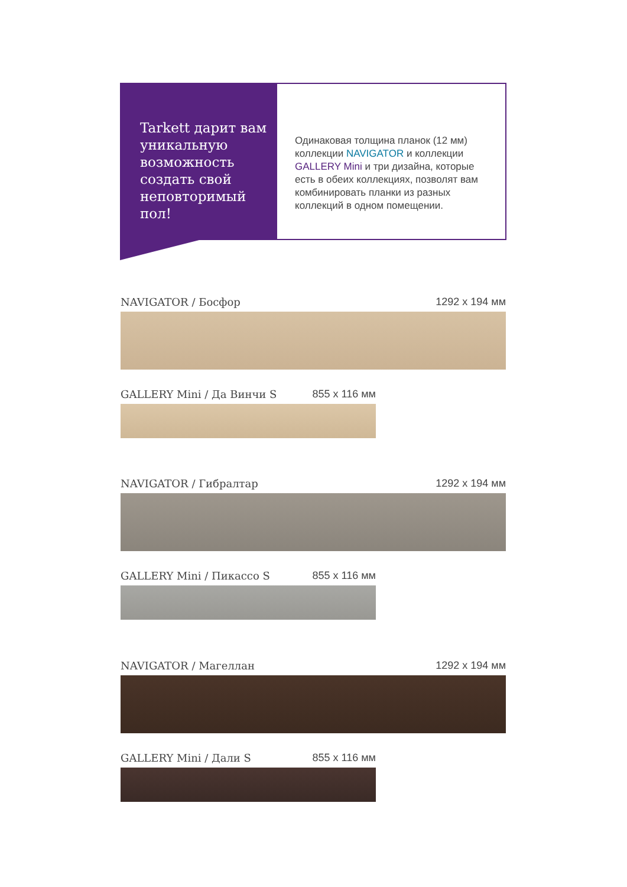Tarkett дарит вам уникальную возможность создать свой неповторимый пол!
Одинаковая толщина планок (12 мм) коллекции NAVIGATOR и коллекции GALLERY Mini и три дизайна, которые есть в обеих коллекциях, позволят вам комбинировать планки из разных коллекций в одном помещении.
NAVIGATOR / Босфор 1292 x 194 мм
GALLERY Mini / Да Винчи S 855 x 116 мм
NAVIGATOR / Гибралтар 1292 x 194 мм
GALLERY Mini / Пикассо S 855 x 116 мм
NAVIGATOR / Магеллан 1292 x 194 мм
GALLERY Mini / Дали S 855 x 116 мм